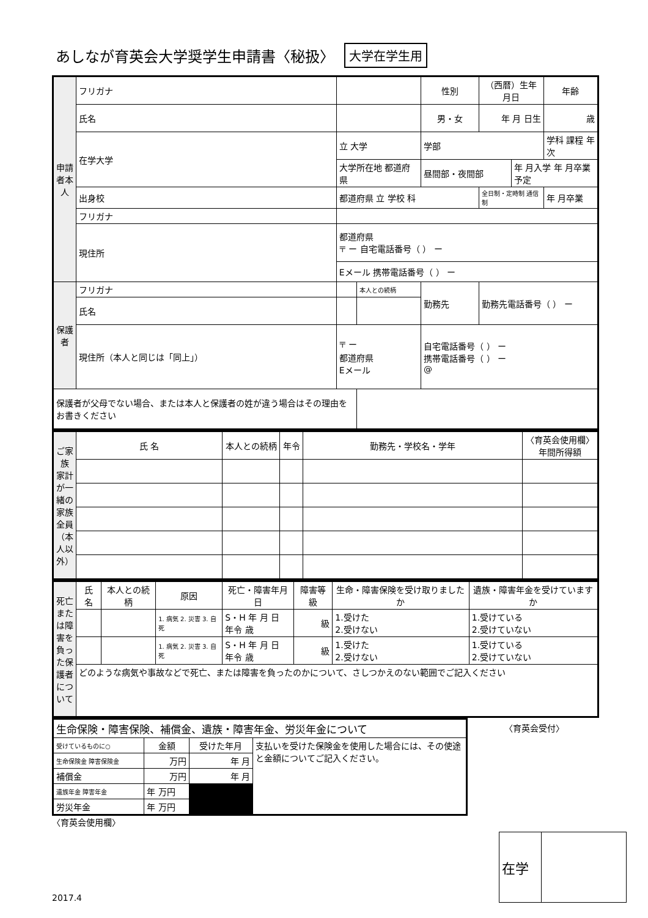あしなが育英会大学奨学生申請書〈秘扱〉 大学在学生用
| 申請者本人 | フリガナ | | | 性別 | （西暦）生年月日 | | 年齢 |
| | 氏名 | | | 男・女 | 年 月 日生 | | 歳 |
| | 在学大学 | 立 大学 | | 学部 | | | 学科 課程 年次 |
| | | 大学所在地 都道府県 | | 昼間部・夜間部 | | 年 月入学 年 月卒業予定 | |
| | 出身校 | 都道府県 立 学校 科 | | | 全日制・定時制 通信制 | | 年 月卒業 |
| | フリガナ | | | | | | |
| | 現住所 | 都道府県 〒 ー 自宅電話番号（ ） ー | | | | | |
| | | Eメール 携帯電話番号（ ） ー | | | | | |
| 保護者 | フリガナ | | 本人との続柄 | 勤務先 | 勤務先電話番号（ ） ー | | |
| | 氏名 | | | | | | |
| | 現住所（本人と同じは「同上」） | 〒 ー 都道府県 Eメール | | 自宅電話番号（ ） ー 携帯電話番号（ ） ー @ | | | |
| 保護者が父母でない場合、または本人と保護者の姓が違う場合はその理由をお書きください | | | | | | | |
| ご家族 家計が一緒の家族全員（本人以外） | 氏 名 | 本人との続柄 | 年令 | 勤務先・学校名・学年 | 〈育英会使用欄〉 年間所得額 |
| 死亡または障害を負った保護者について | 氏 名 | 本人との続柄 | 原因 | 死亡・障害年月日 | 障害等級 | 生命・障害保険を受け取りましたか | 遺族・障害年金を受けていますか |
| | | | 1. 病気 2. 災害 3. 自死 | S・H 年 月 日 年令 歳 | 級 | 1.受けた 2.受けない | 1.受けている 2.受けていない |
| | | | 1. 病気 2. 災害 3. 自死 | S・H 年 月 日 年令 歳 | 級 | 1.受けた 2.受けない | 1.受けている 2.受けていない |
| | どのような病気や事故などで死亡、または障害を負ったのかについて、さしつかえのない範囲でご記入ください | | | | | | |
| 生命保険・障害保険、補償金、遺族・障害年金、労災年金について | | | |
| 受けているものに○ | 金額 | 受けた年月 | 支払いを受けた保険金を使用した場合には、その使途と金額についてご記入ください。 |
| 生命保険金 障害保険金 | 万円 | 年 月 | |
| 補償金 | 万円 | 年 月 | |
| 遺族年金 障害年金 | 年 万円 | | |
| 労災年金 | 年 万円 | | |
〈育英会受付〉
〈育英会使用欄〉
2017.4
| 在学 | |